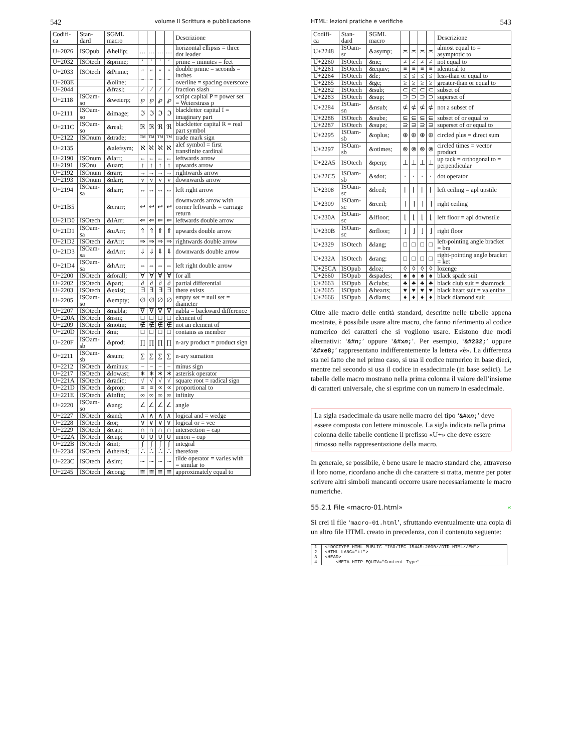542 volume II Scrittura e pubblicazione
| Codifi-ca | Stan-dard | SGML macro | | | | | Descrizione |
| --- | --- | --- | --- | --- | --- | --- | --- |
| U+2026 | ISOpub | &hellip; | … | … | … | … | horizontal ellipsis = three dot leader |
| U+2032 | ISOtech | &prime; | ′ | ′ | ′ | ′ | prime = minutes = feet |
| U+2033 | ISOtech | &Prime; | ″ | ″ | ″ | ″ | double prime = seconds = inches |
| U+203E | | &oline; | ‾ | ‾ | ‾ | ‾ | overline = spacing overscore |
| U+2044 | | &frasl; | ⁄ | ⁄ | ⁄ | ⁄ | fraction slash |
| U+2118 | ISOam-so | &weierp; | ℘ | ℘ | ℘ | ℘ | script capital P = power set = Weierstrass p |
| U+2111 | ISOam-so | &image; | ℑ | ℑ | ℑ | ℑ | blackletter capital I = imaginary part |
| U+211C | ISOam-so | &real; | ℜ | ℜ | ℜ | ℜ | blackletter capital R = real part symbol |
| U+2122 | ISOnum | &trade; | ™ | ™ | ™ | ™ | trade mark sign |
| U+2135 | | &alefsym; | ℵ | ℵ | ℵ | ℵ | alef symbol = first transfinite cardinal |
| U+2190 | ISOnum | &larr; | ← | ← | ← | ← | leftwards arrow |
| U+2191 | ISOnu | &uarr; | ↑ | ↑ | ↑ | ↑ | upwards arrow |
| U+2192 | ISOnum | &rarr; | → | → | → | → | rightwards arrow |
| U+2193 | ISOnum | &darr; | v | v | v | v | downwards arrow |
| U+2194 | ISOam-sa | &harr; | ↔ | ↔ | ↔ | ↔ | left right arrow |
| U+21B5 | | &crarr; | ↩ | ↩ | ↩ | ↩ | downwards arrow with corner leftwards = carriage return |
| U+21D0 | ISOtech | &lArr; | ⇐ | ⇐ | ⇐ | ⇐ | leftwards double arrow |
| U+21D1 | ISOam-sa | &uArr; | ⇑ | ⇑ | ⇑ | ⇑ | upwards double arrow |
| U+21D2 | ISOtech | &rArr; | ⇒ | ⇒ | ⇒ | ⇒ | rightwards double arrow |
| U+21D3 | ISOam-sa | &dArr; | ⇓ | ⇓ | ⇓ | ⇓ | downwards double arrow |
| U+21D4 | ISOam-sa | &hArr; | ⇔ | ⇔ | ⇔ | ⇔ | left right double arrow |
| U+2200 | ISOtech | &forall; | ∀ | ∀ | ∀ | ∀ | for all |
| U+2202 | ISOtech | &part; | ∂ | ∂ | ∂ | ∂ | partial differential |
| U+2203 | ISOtech | &exist; | ∃ | ∃ | ∃ | ∃ | there exists |
| U+2205 | ISOam-so | &empty; | ∅ | ∅ | ∅ | ∅ | empty set = null set = diameter |
| U+2207 | ISOtech | &nabla; | ∇ | ∇ | ∇ | ∇ | nabla = backward difference |
| U+220A | ISOtech | &isin; | □ | □ | □ | □ | element of |
| U+2209 | ISOtech | &notin; | ∉ | ∉ | ∉ | ∉ | not an element of |
| U+220D | ISOtech | &ni; | □ | □ | □ | □ | contains as member |
| U+220F | ISOam-sb | &prod; | ∏ | ∏ | ∏ | ∏ | n-ary product = product sign |
| U+2211 | ISOam-sb | &sum; | ∑ | ∑ | ∑ | ∑ | n-ary sumation |
| U+2212 | ISOtech | &minus; | − | − | − | − | minus sign |
| U+2217 | ISOtech | &lowast; | ∗ | ∗ | ∗ | ∗ | asterisk operator |
| U+221A | ISOtech | &radic; | √ | √ | √ | √ | square root = radical sign |
| U+221D | ISOtech | &prop; | ∝ | ∝ | ∝ | ∝ | proportional to |
| U+221E | ISOtech | &infin; | ∞ | ∞ | ∞ | ∞ | infinity |
| U+2220 | ISOam-so | &ang; | ∠ | ∠ | ∠ | ∠ | angle |
| U+2227 | ISOtech | &and; | ∧ | ∧ | ∧ | ∧ | logical and = wedge |
| U+2228 | ISOtech | &or; | ∨ | ∨ | ∨ | ∨ | logical or = vee |
| U+2229 | ISOtech | &cap; | ∩ | ∩ | ∩ | ∩ | intersection = cap |
| U+222A | ISOtech | &cup; | ∪ | ∪ | ∪ | ∪ | union = cup |
| U+222B | ISOtech | &int; | ∫ | ∫ | ∫ | ∫ | integral |
| U+2234 | ISOtech | &there4; | ∴ | ∴ | ∴ | ∴ | therefore |
| U+223C | ISOtech | &sim; | ∼ | ∼ | ∼ | ∼ | tilde operator = varies with = similar to |
| U+2245 | ISOtech | &cong; | ≅ | ≅ | ≅ | ≅ | approximately equal to |
HTML: lezioni pratiche e verifiche 543
| Codifi-ca | Stan-dard | SGML macro | | | | | Descrizione |
| --- | --- | --- | --- | --- | --- | --- | --- |
| U+2248 | ISOam-sr | &asymp; | ≍ | ≍ | ≍ | ≍ | almost equal to = asymptotic to |
| U+2260 | ISOtech | &ne; | ≠ | ≠ | ≠ | ≠ | not equal to |
| U+2261 | ISOtech | &equiv; | ≡ | ≡ | ≡ | ≡ | identical to |
| U+2264 | ISOtech | &le; | ≤ | ≤ | ≤ | ≤ | less-than or equal to |
| U+2265 | ISOtech | &ge; | ≥ | ≥ | ≥ | ≥ | greater-than or equal to |
| U+2282 | ISOtech | &sub; | ⊂ | ⊂ | ⊂ | ⊂ | subset of |
| U+2283 | ISOtech | &sup; | ⊃ | ⊃ | ⊃ | ⊃ | superset of |
| U+2284 | ISOam-sn | &nsub; | ⊄ | ⊄ | ⊄ | ⊄ | not a subset of |
| U+2286 | ISOtech | &sube; | ⊆ | ⊆ | ⊆ | ⊆ | subset of or equal to |
| U+2287 | ISOtech | &supe; | ⊇ | ⊇ | ⊇ | ⊇ | superset of or equal to |
| U+2295 | ISOam-sb | &oplus; | ⊕ | ⊕ | ⊕ | ⊕ | circled plus = direct sum |
| U+2297 | ISOam-sb | &otimes; | ⊗ | ⊗ | ⊗ | ⊗ | circled times = vector product |
| U+22A5 | ISOtech | &perp; | ⊥ | ⊥ | ⊥ | ⊥ | up tack = orthogonal to = perpendicular |
| U+22C5 | ISOam-sb | &sdot; | ⋅ | ⋅ | ⋅ | ⋅ | dot operator |
| U+2308 | ISOam-sc | &lceil; | ⌈ | ⌈ | ⌈ | ⌈ | left ceiling = apl upstile |
| U+2309 | ISOam-sc | &rceil; | ⌉ | ⌉ | ⌉ | ⌉ | right ceiling |
| U+230A | ISOam-sc | &lfloor; | ⌊ | ⌊ | ⌊ | ⌊ | left floor = apl downstile |
| U+230B | ISOam-sc | &rfloor; | ⌋ | ⌋ | ⌋ | ⌋ | right floor |
| U+2329 | ISOtech | &lang; | □ | □ | □ | □ | left-pointing angle bracket = bra |
| U+232A | ISOtech | &rang; | □ | □ | □ | □ | right-pointing angle bracket = ket |
| U+25CA | ISOpub | &loz; | ◊ | ◊ | ◊ | ◊ | lozenge |
| U+2660 | ISOpub | &spades; | ♠ | ♠ | ♠ | ♠ | black spade suit |
| U+2663 | ISOpub | &clubs; | ♣ | ♣ | ♣ | ♣ | black club suit = shamrock |
| U+2665 | ISOpub | &hearts; | ♥ | ♥ | ♥ | ♥ | black heart suit = valentine |
| U+2666 | ISOpub | &diams; | ♦ | ♦ | ♦ | ♦ | black diamond suit |
Oltre alle macro delle entità standard, descritte nelle tabelle appena mostrate, è possibile usare altre macro, che fanno riferimento al codice numerico dei caratteri che si vogliono usare. Esistono due modi alternativi: ‘&#n;’ oppure ‘&#xn;’. Per esempio, ‘&#232;’ oppure ‘&#xe8;’ rappresentano indifferentemente la lettera «è». La differenza sta nel fatto che nel primo caso, si usa il codice numerico in base dieci, mentre nel secondo si usa il codice in esadecimale (in base sedici). Le tabelle delle macro mostrano nella prima colonna il valore dell’insieme di caratteri universale, che si esprime con un numero in esadecimale.
La sigla esadecimale da usare nelle macro del tipo ‘&#xn;’ deve essere composta con lettere minuscole. La sigla indicata nella prima colonna delle tabelle contiene il prefisso «U+» che deve essere rimosso nella rappresentazione della macro.
In generale, se possibile, è bene usare le macro standard che, attraverso il loro nome, ricordano anche di che carattere si tratta, mentre per poter scrivere altri simboli mancanti occorre usare necessariamente le macro numeriche.
55.2.1 File «macro-01.html» «
Si crei il file ‘macro-01.html’, sfruttando eventualmente una copia di un altro file HTML creato in precedenza, con il contenuto seguente:
| 1 | <!DOCTYPE HTML PUBLIC "ISO/IEC 15445:2000//DTD HTML//EN"> |
| 2 | <HTML LANG="it"> |
| 3 | <HEAD> |
| 4 | <META HTTP-EQUIV="Content-Type" |